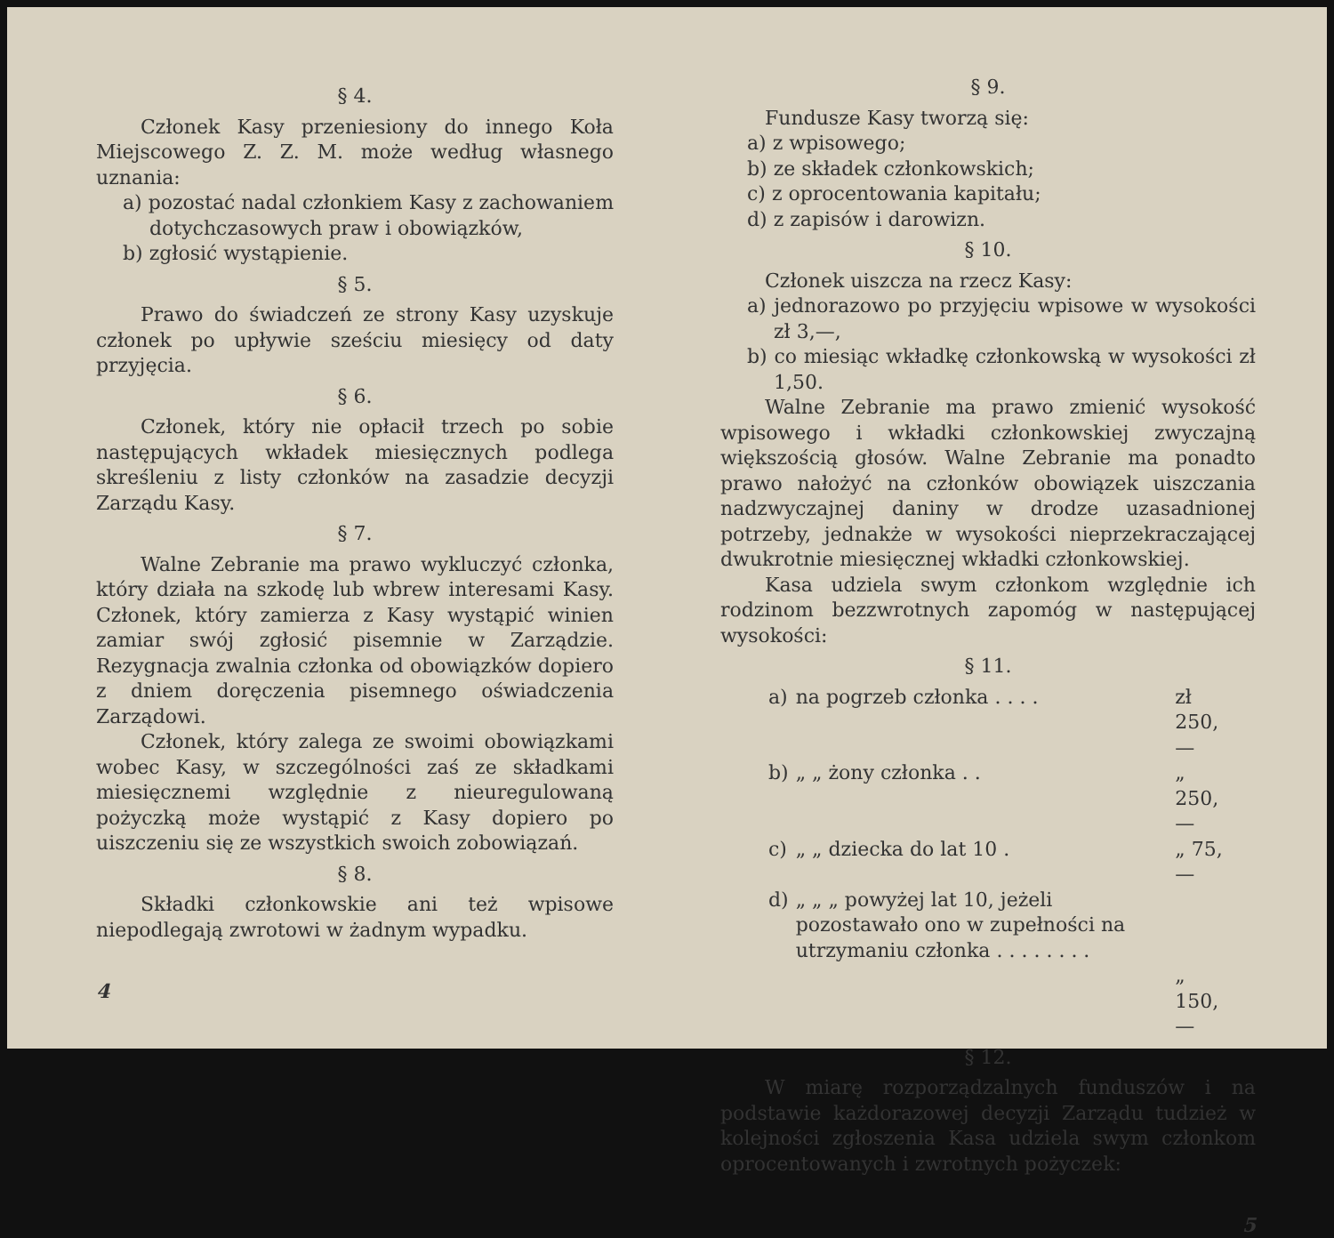§ 4.
Członek Kasy przeniesiony do innego Koła Miejscowego Z. Z. M. może według własnego uznania:
a) pozostać nadal członkiem Kasy z zachowaniem dotychczasowych praw i obowiązków,
b) zgłosić wystąpienie.
§ 5.
Prawo do świadczeń ze strony Kasy uzyskuje członek po upływie sześciu miesięcy od daty przyjęcia.
§ 6.
Członek, który nie opłacił trzech po sobie następujących wkładek miesięcznych podlega skreśleniu z listy członków na zasadzie decyzji Zarządu Kasy.
§ 7.
Walne Zebranie ma prawo wykluczyć członka, który działa na szkodę lub wbrew interesami Kasy. Członek, który zamierza z Kasy wystąpić winien zamiar swój zgłosić pisemnie w Zarządzie. Rezygnacja zwalnia członka od obowiązków dopiero z dniem doręczenia pisemnego oświadczenia Zarządowi.
Członek, który zalega ze swoimi obowiązkami wobec Kasy, w szczególności zaś ze składkami miesięcznemi względnie z nieuregulowaną pożyczką może wystąpić z Kasy dopiero po uiszczeniu się ze wszystkich swoich zobowiązań.
§ 8.
Składki członkowskie ani też wpisowe niepodlegają zwrotowi w żadnym wypadku.
4
§ 9.
Fundusze Kasy tworzą się:
a) z wpisowego;
b) ze składek członkowskich;
c) z oprocentowania kapitału;
d) z zapisów i darowizn.
§ 10.
Członek uiszcza na rzecz Kasy:
a) jednorazowo po przyjęciu wpisowe w wysokości zł 3,—,
b) co miesiąc wkładkę członkowską w wysokości zł 1,50.
Walne Zebranie ma prawo zmienić wysokość wpisowego i wkładki członkowskiej zwyczajną większością głosów. Walne Zebranie ma ponadto prawo nałożyć na członków obowiązek uiszczania nadzwyczajnej daniny w drodze uzasadnionej potrzeby, jednakże w wysokości nieprzekraczającej dwukrotnie miesięcznej wkładki członkowskiej.
Kasa udziela swym członkom względnie ich rodzinom bezzwrotnych zapomóg w następującej wysokości:
§ 11.
| a) | na pogrzeb członka . . . . | zł 250,— |
| b) | „ „ żony członka . . | „ 250,— |
| c) | „ „ dziecka do lat 10 . | „ 75,— |
| d) | „ „ „ powyżej lat 10, jeżeli pozostawało ono w zupełności na utrzymaniu członka . . . . . . . . | „ 150,— |
§ 12.
W miarę rozporządzalnych funduszów i na podstawie każdorazowej decyzji Zarządu tudzież w kolejności zgłoszenia Kasa udziela swym członkom oprocentowanych i zwrotnych pożyczek:
5